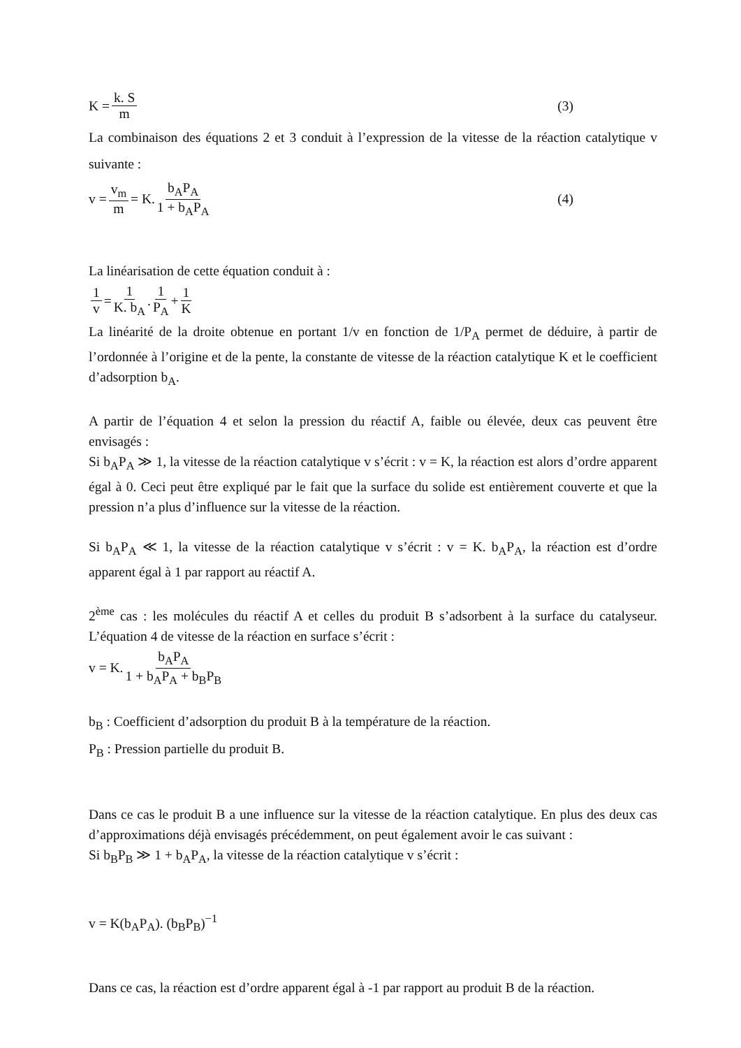K = k. S m (3)
La combinaison des équations 2 et 3 conduit à l’expression de la vitesse de la réaction catalytique v suivante :
v = v<sub>m</sub> m = K. b<sub>A</sub>P<sub>A</sub> 1 + b<sub>A</sub>P<sub>A</sub> (4)
La linéarisation de cette équation conduit à :
1 v = 1 K. b<sub>A</sub>. 1 P<sub>A</sub> + 1 K
La linéarité de la droite obtenue en portant 1/v en fonction de 1/P<sub>A</sub> permet de déduire, à partir de l’ordonnée à l’origine et de la pente, la constante de vitesse de la réaction catalytique K et le coefficient d’adsorption b<sub>A</sub>.
A partir de l’équation 4 et selon la pression du réactif A, faible ou élevée, deux cas peuvent être envisagés :
Si b<sub>A</sub>P<sub>A</sub> ≫ 1, la vitesse de la réaction catalytique v s’écrit : v = K, la réaction est alors d’ordre apparent égal à 0. Ceci peut être expliqué par le fait que la surface du solide est entièrement couverte et que la pression n’a plus d’influence sur la vitesse de la réaction.
Si b<sub>A</sub>P<sub>A</sub> ≪ 1, la vitesse de la réaction catalytique v s’écrit : v = K. b<sub>A</sub>P<sub>A</sub>, la réaction est d’ordre apparent égal à 1 par rapport au réactif A.
2<sup>ème</sup> cas : les molécules du réactif A et celles du produit B s’adsorbent à la surface du catalyseur. L’équation 4 de vitesse de la réaction en surface s’écrit :
v = K. b<sub>A</sub>P<sub>A</sub> 1 + b<sub>A</sub>P<sub>A</sub> + b<sub>B</sub>P<sub>B</sub>
b<sub>B</sub> : Coefficient d’adsorption du produit B à la température de la réaction.
P<sub>B</sub> : Pression partielle du produit B.
Dans ce cas le produit B a une influence sur la vitesse de la réaction catalytique. En plus des deux cas d’approximations déjà envisagés précédemment, on peut également avoir le cas suivant :
Si b<sub>B</sub>P<sub>B</sub> ≫ 1 + b<sub>A</sub>P<sub>A</sub>, la vitesse de la réaction catalytique v s’écrit :
v = K(b<sub>A</sub>P<sub>A</sub>). (b<sub>B</sub>P<sub>B</sub>)<sup>−1</sup>
Dans ce cas, la réaction est d’ordre apparent égal à -1 par rapport au produit B de la réaction.